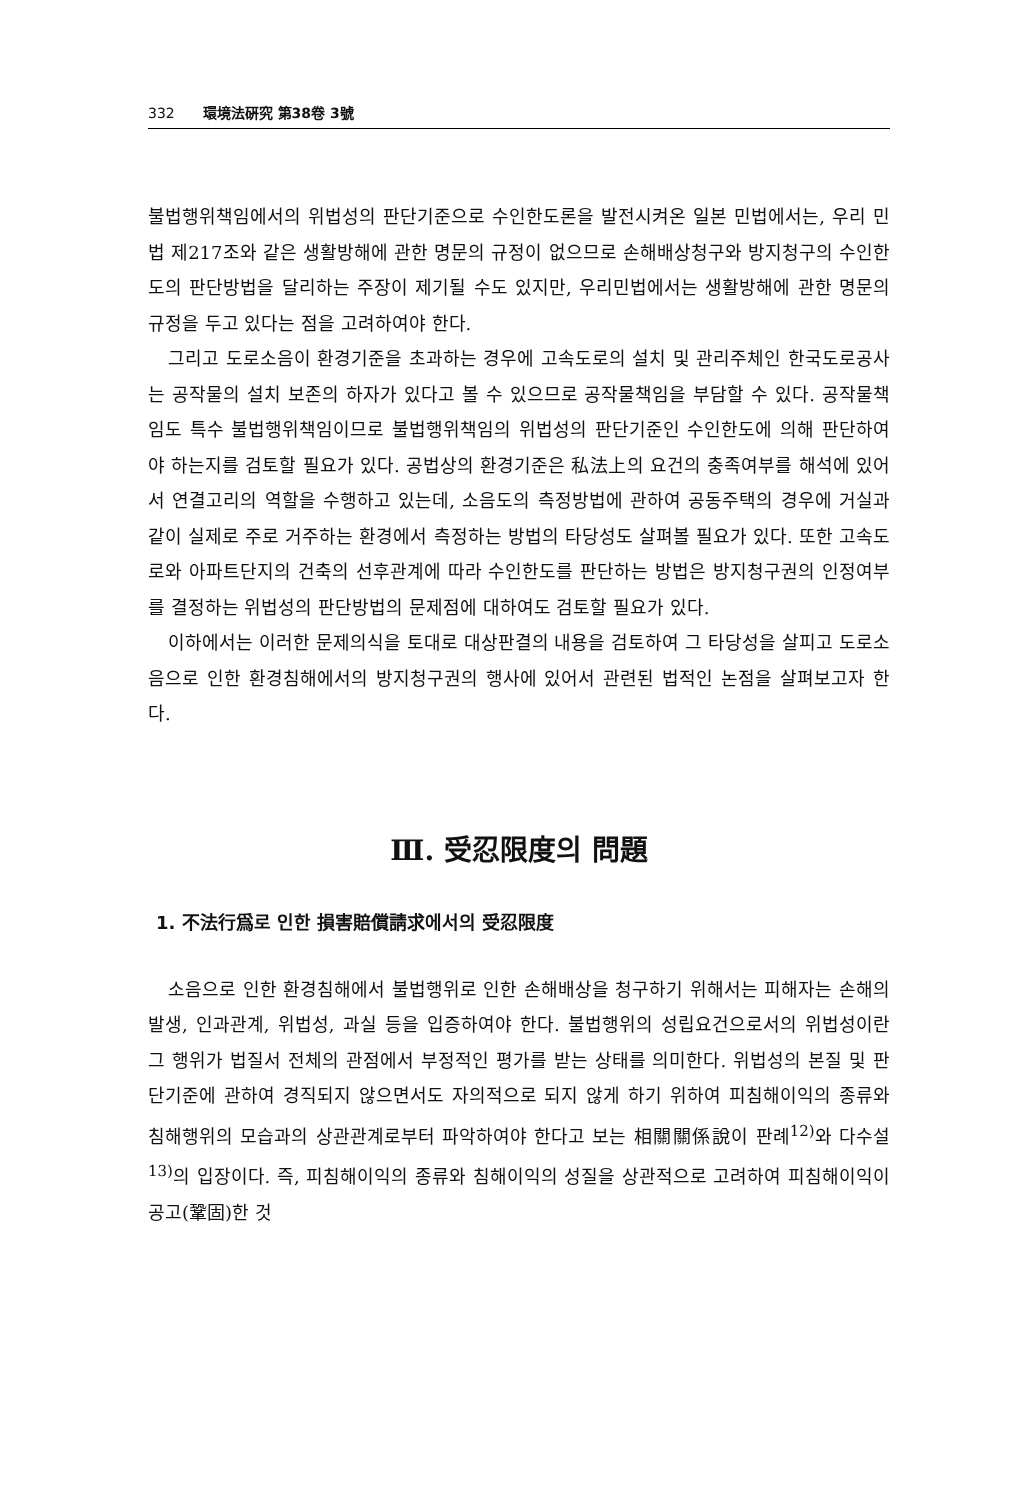332 環境法硏究 第38卷 3號
불법행위책임에서의 위법성의 판단기준으로 수인한도론을 발전시켜온 일본 민법에서는, 우리 민법 제217조와 같은 생활방해에 관한 명문의 규정이 없으므로 손해배상청구와 방지청구의 수인한도의 판단방법을 달리하는 주장이 제기될 수도 있지만, 우리민법에서는 생활방해에 관한 명문의 규정을 두고 있다는 점을 고려하여야 한다.
그리고 도로소음이 환경기준을 초과하는 경우에 고속도로의 설치 및 관리주체인 한국도로공사는 공작물의 설치 보존의 하자가 있다고 볼 수 있으므로 공작물책임을 부담할 수 있다. 공작물책임도 특수 불법행위책임이므로 불법행위책임의 위법성의 판단기준인 수인한도에 의해 판단하여야 하는지를 검토할 필요가 있다. 공법상의 환경기준은 私法上의 요건의 충족여부를 해석에 있어서 연결고리의 역할을 수행하고 있는데, 소음도의 측정방법에 관하여 공동주택의 경우에 거실과 같이 실제로 주로 거주하는 환경에서 측정하는 방법의 타당성도 살펴볼 필요가 있다. 또한 고속도로와 아파트단지의 건축의 선후관계에 따라 수인한도를 판단하는 방법은 방지청구권의 인정여부를 결정하는 위법성의 판단방법의 문제점에 대하여도 검토할 필요가 있다.
이하에서는 이러한 문제의식을 토대로 대상판결의 내용을 검토하여 그 타당성을 살피고 도로소음으로 인한 환경침해에서의 방지청구권의 행사에 있어서 관련된 법적인 논점을 살펴보고자 한다.
Ⅲ. 受忍限度의 問題
1. 不法行爲로 인한 損害賠償請求에서의 受忍限度
소음으로 인한 환경침해에서 불법행위로 인한 손해배상을 청구하기 위해서는 피해자는 손해의 발생, 인과관계, 위법성, 과실 등을 입증하여야 한다. 불법행위의 성립요건으로서의 위법성이란 그 행위가 법질서 전체의 관점에서 부정적인 평가를 받는 상태를 의미한다. 위법성의 본질 및 판단기준에 관하여 경직되지 않으면서도 자의적으로 되지 않게 하기 위하여 피침해이익의 종류와 침해행위의 모습과의 상관관계로부터 파악하여야 한다고 보는 相關關係說이 판례<sup>12)</sup>와 다수설<sup>13)</sup>의 입장이다. 즉, 피침해이익의 종류와 침해이익의 성질을 상관적으로 고려하여 피침해이익이 공고(鞏固)한 것